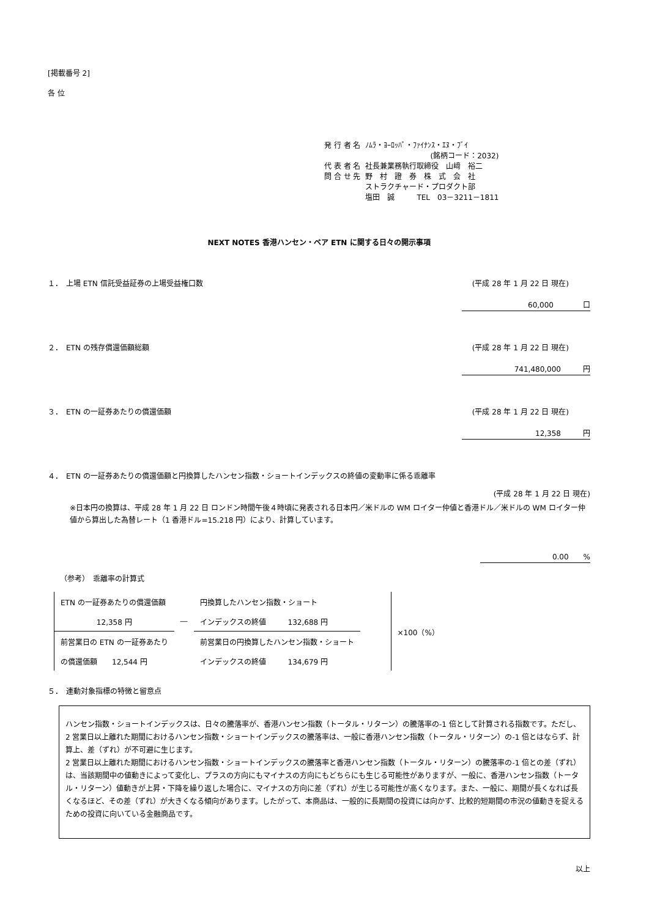[掲載番号 2]
各 位
| 発 行 者 名 | ﾉﾑﾗ・ﾖｰﾛｯﾊﾟ・ﾌｧｲﾅﾝｽ・ｴﾇ・ﾌﾞｲ |
| | (銘柄コード：2032) |
| 代 表 者 名 | 社長兼業務執行取締役 山﨑 裕二 |
| 問 合 せ 先 | 野 村 證 券 株 式 会 社 |
| | ストラクチャード・プロダクト部 |
| | 塩田 誠 TEL 03－3211－1811 |
NEXT NOTES 香港ハンセン・ベア ETN に関する日々の開示事項
１．　上場 ETN 信託受益証券の上場受益権口数 (平成 28 年 1 月 22 日 現在)
60,000　　　　口
２．　ETN の残存償還価額総額 (平成 28 年 1 月 22 日 現在)
741,480,000　　　円
３．　ETN の一証券あたりの償還価額 (平成 28 年 1 月 22 日 現在)
12,358　　　円
４．　ETN の一証券あたりの償還価額と円換算したハンセン指数・ショートインデックスの終値の変動率に係る乖離率
(平成 28 年 1 月 22 日 現在)
※日本円の換算は、平成 28 年 1 月 22 日 ロンドン時間午後４時頃に発表される日本円／米ドルの WM ロイター仲値と香港ドル／米ドルの WM ロイター仲値から算出した為替レート（1 香港ドル=15.218 円）により、計算しています。
0.00　　%
（参考）　乖離率の計算式
| ETN の一証券あたりの償還価額 | | 円換算したハンセン指数・ショート | | ×100（%） |
| 12,358 円 | ― | インデックスの終値 132,688 円 | | |
| 前営業日の ETN の一証券あたり | | 前営業日の円換算したハンセン指数・ショート | | |
| の償還価額 12,544 円 | | インデックスの終値 134,679 円 | | |
５．　連動対象指標の特徴と留意点
ハンセン指数・ショートインデックスは、日々の騰落率が、香港ハンセン指数（トータル・リターン）の騰落率の-1 倍として計算される指数です。ただし、2 営業日以上離れた期間におけるハンセン指数・ショートインデックスの騰落率は、一般に香港ハンセン指数（トータル・リターン）の-1 倍とはならず、計算上、差（ずれ）が不可避に生じます。
2 営業日以上離れた期間におけるハンセン指数・ショートインデックスの騰落率と香港ハンセン指数（トータル・リターン）の騰落率の-1 倍との差（ずれ）は、当該期間中の値動きによって変化し、プラスの方向にもマイナスの方向にもどちらにも生じる可能性がありますが、一般に、香港ハンセン指数（トータル・リターン）値動きが上昇・下降を繰り返した場合に、マイナスの方向に差（ずれ）が生じる可能性が高くなります。また、一般に、期間が長くなれば長くなるほど、その差（ずれ）が大きくなる傾向があります。したがって、本商品は、一般的に長期間の投資には向かず、比較的短期間の市況の値動きを捉えるための投資に向いている金融商品です。
以上